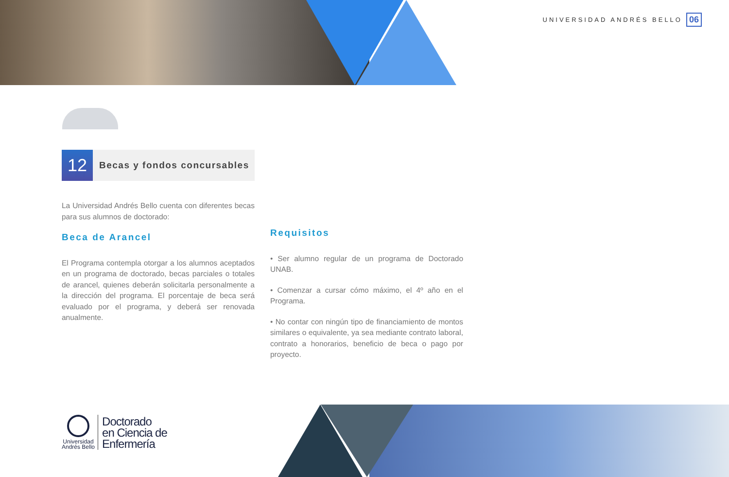UNIVERSIDAD ANDRÉS BELLO 06
12
Becas y fondos concursables
La Universidad Andrés Bello cuenta con diferentes becas para sus alumnos de doctorado:
Beca de Arancel
El Programa contempla otorgar a los alumnos aceptados en un programa de doctorado, becas parciales o totales de arancel, quienes deberán solicitarla personalmente a la dirección del programa. El porcentaje de beca será evaluado por el programa, y deberá ser renovada anualmente.
Requisitos
• Ser alumno regular de un programa de Doctorado UNAB.
• Comenzar a cursar cómo máximo, el 4º año en el Programa.
• No contar con ningún tipo de financiamiento de montos similares o equivalente, ya sea mediante contrato laboral, contrato a honorarios, beneficio de beca o pago por proyecto.
Universidad
Andrés Bello
Doctorado
en Ciencia de
Enfermería